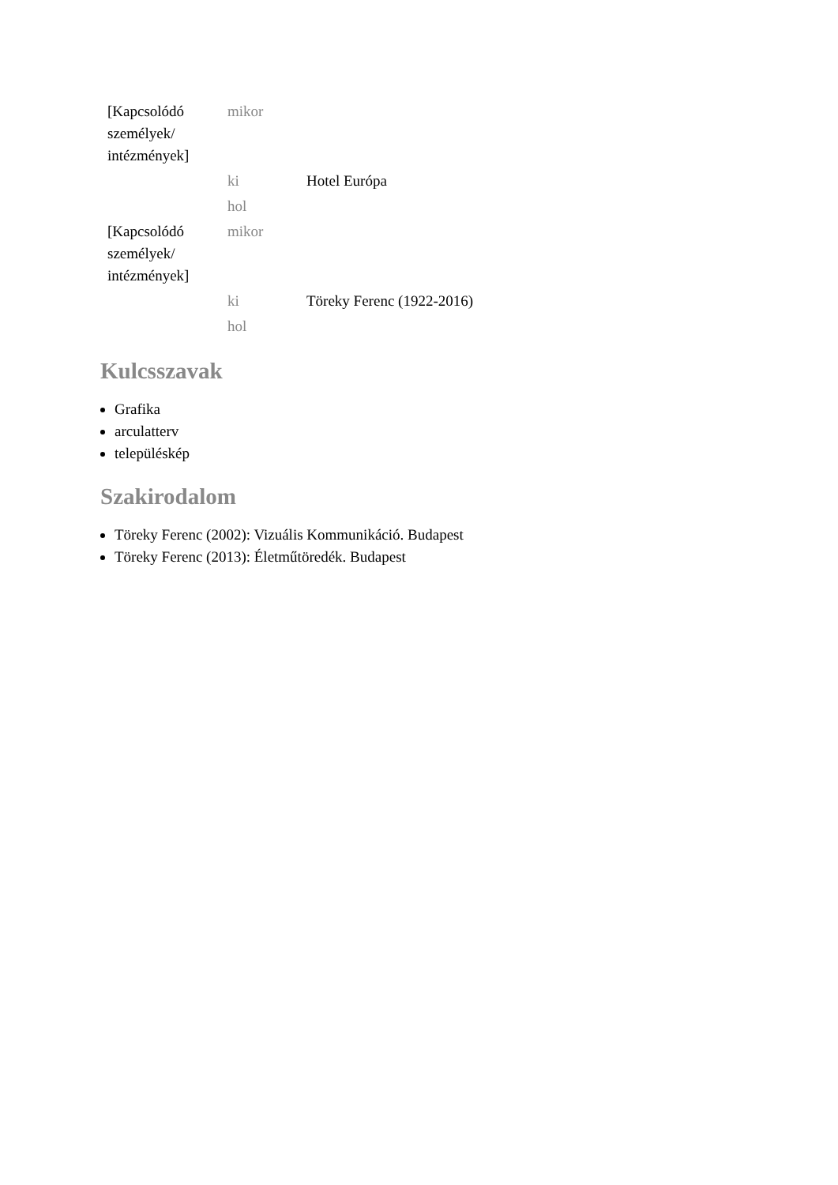| [Kapcsolódó személyek/ intézmények] | mikor | |
| | ki | Hotel Európa |
| | hol | |
| [Kapcsolódó személyek/ intézmények] | mikor | |
| | ki | Töreky Ferenc (1922-2016) |
| | hol | |
Kulcsszavak
Grafika
arculatterv
településkép
Szakirodalom
Töreky Ferenc (2002): Vizuális Kommunikáció. Budapest
Töreky Ferenc (2013): Életműtöredék. Budapest